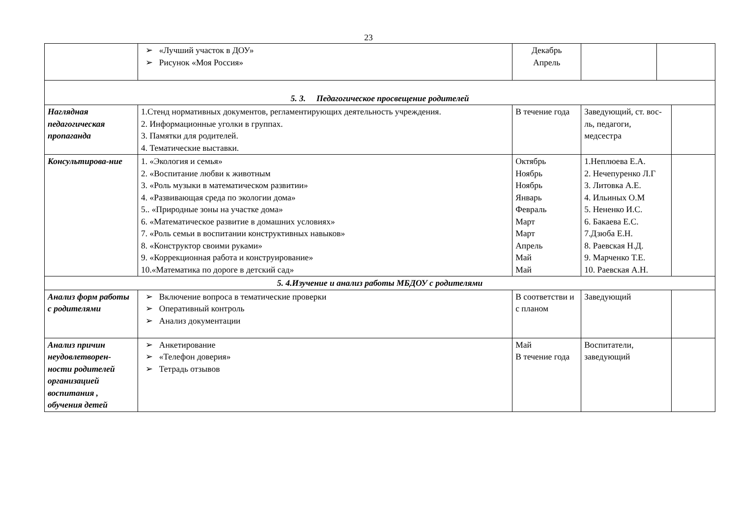23
| | ➢ «Лучший участок в ДОУ» ➢ Рисунок «Моя Россия» | Декабрь Апрель | | | |
| 5. 3. Педагогическое просвещение родителей | | | | | |
| Наглядная педагогическая пропаганда | 1.Стенд нормативных документов, регламентирующих деятельность учреждения. 2. Информационные уголки в группах. 3. Памятки для родителей. 4. Тематические выставки. | В течение года | Заведующий, ст. вос-ль, педагоги, медсестра | | |
| Консультирова-ние | 1. «Экология и семья» 2. «Воспитание любви к животным 3. «Роль музыки в математическом развитии» 4. «Развивающая среда по экологии дома» 5.. «Природные зоны на участке дома» 6. «Математическое развитие в домашних условиях» 7. «Роль семьи в воспитании конструктивных навыков» 8. «Конструктор своими руками» 9. «Коррекционная работа и конструирование» 10.«Математика по дороге в детский сад» | Октябрь Ноябрь Ноябрь Январь Февраль Март Март Апрель Май Май | 1.Неплюева Е.А. 2. Нечепуренко Л.Г 3. Литовка А.Е. 4. Ильиных О.М 5. Нененко И.С. 6. Бакаева Е.С. 7.Дзюба Е.Н. 8. Раевская Н.Д. 9. Марченко Т.Е. 10. Раевская А.Н. | | |
| 5. 4.Изучение и анализ работы МБДОУ с родителями | | | | | |
| Анализ форм работы с родителями | ➢ Включение вопроса в тематические проверки ➢ Оперативный контроль ➢ Анализ документации | В соответстви и с планом | Заведующий | | |
| Анализ причин неудовлетворен-ности родителей организацией воспитания , обучения детей | ➢ Анкетирование ➢ «Телефон доверия» ➢ Тетрадь отзывов | Май В течение года | Воспитатели, заведующий | | |